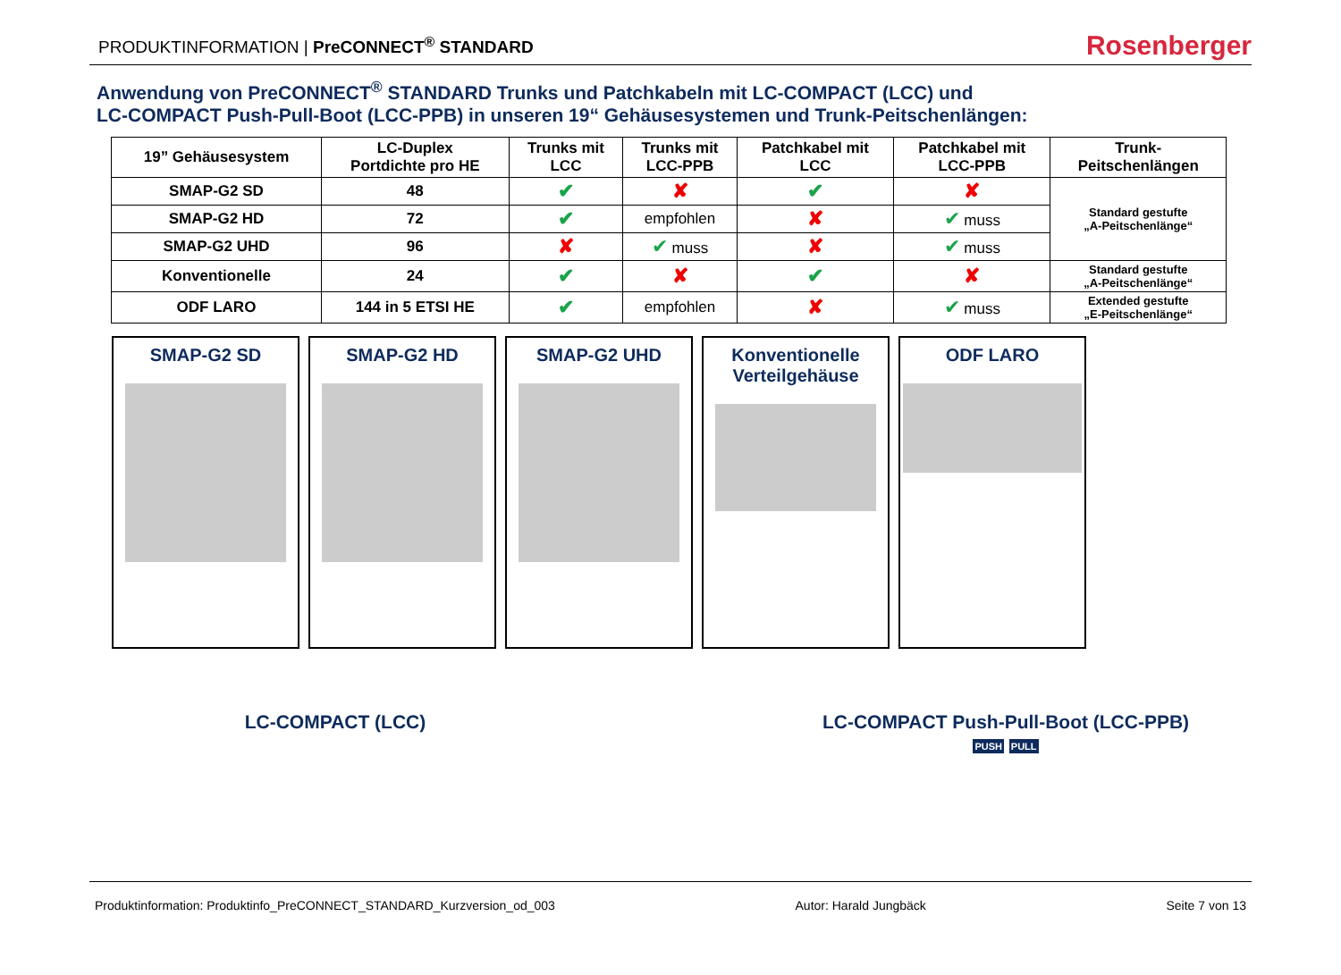PRODUKTINFORMATION | PreCONNECT<sup>®</sup> STANDARD
Rosenberger
Anwendung von PreCONNECT<sup>®</sup> STANDARD Trunks und Patchkabeln mit LC-COMPACT (LCC) und
LC-COMPACT Push-Pull-Boot (LCC-PPB) in unseren 19“ Gehäusesystemen und Trunk-Peitschenlängen:
| 19” Gehäusesystem | LC-Duplex Portdichte pro HE | Trunks mit LCC | Trunks mit LCC-PPB | Patchkabel mit LCC | Patchkabel mit LCC-PPB | Trunk- Peitschenlängen |
| --- | --- | --- | --- | --- | --- | --- |
| SMAP-G2 SD | 48 | ✔ | ✘ | ✔ | ✘ | Standard gestufte „A-Peitschenlänge“ |
| SMAP-G2 HD | 72 | ✔ | empfohlen | ✘ | ✔ muss | |
| SMAP-G2 UHD | 96 | ✘ | ✔ muss | ✘ | ✔ muss | |
| Konventionelle | 24 | ✔ | ✘ | ✔ | ✘ | Standard gestufte „A-Peitschenlänge“ |
| ODF LARO | 144 in 5 ETSI HE | ✔ | empfohlen | ✘ | ✔ muss | Extended gestufte „E-Peitschenlänge“ |
SMAP-G2 SD SMAP-G2 HD SMAP-G2 UHD Konventionelle
Verteilgehäuse
ODF LARO
LC-COMPACT (LCC) LC-COMPACT Push-Pull-Boot (LCC-PPB)
PUSH PULL
Produktinformation: Produktinfo_PreCONNECT_STANDARD_Kurzversion_od_003 Autor: Harald Jungbäck Seite 7 von 13